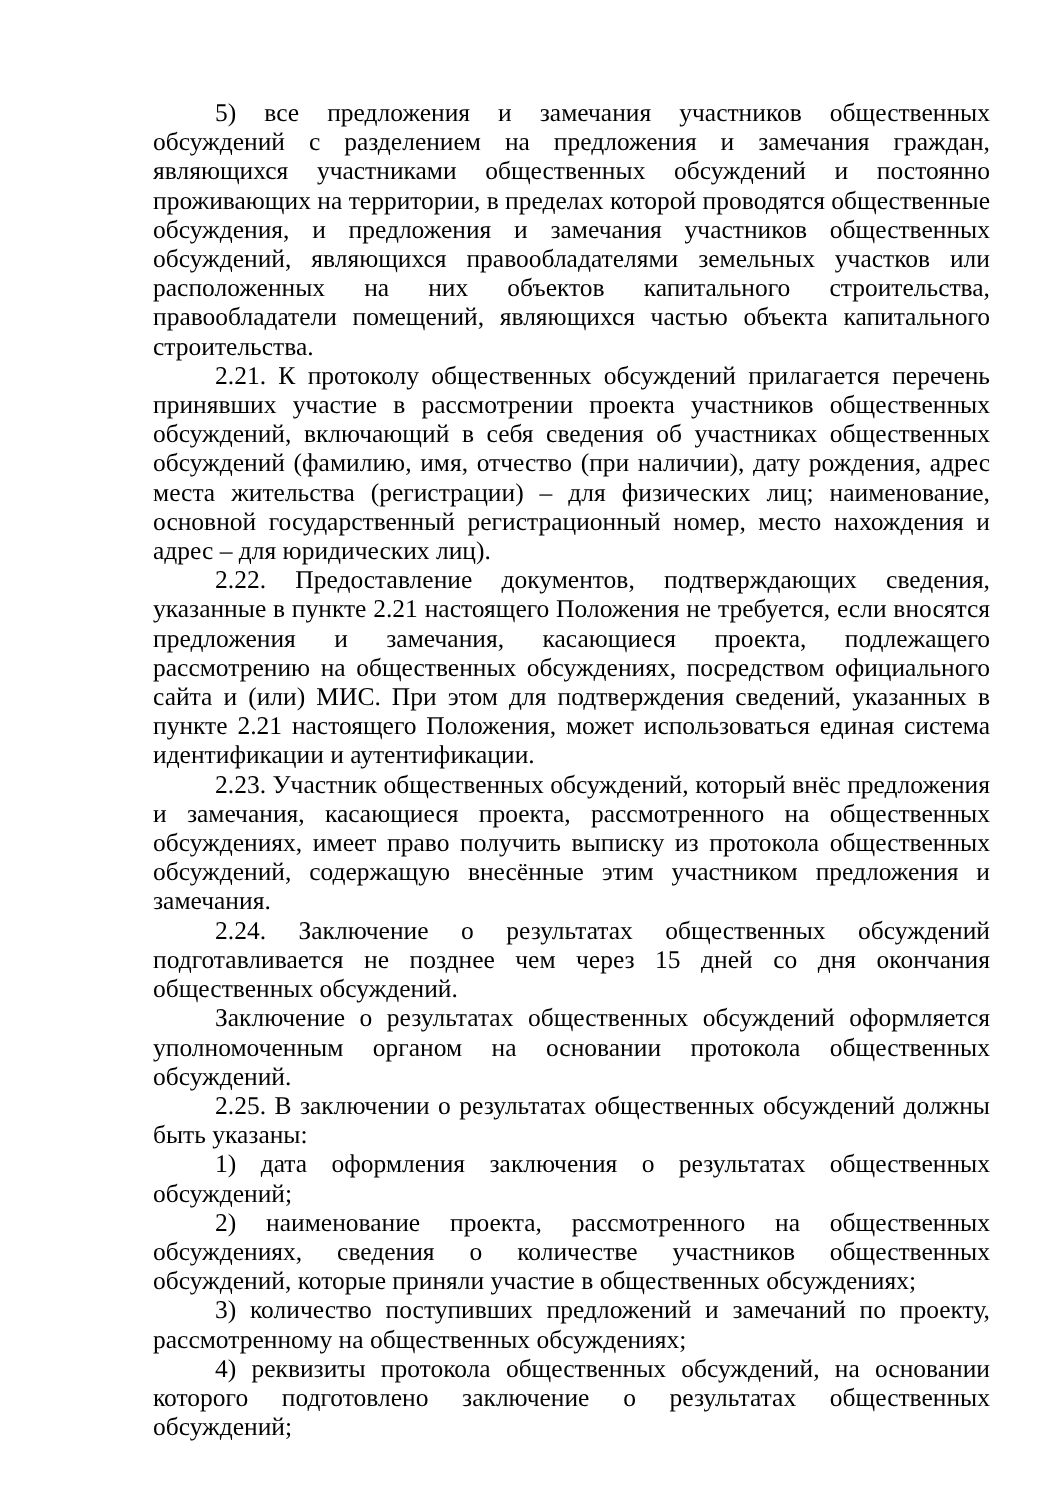5) все предложения и замечания участников общественных обсуждений с разделением на предложения и замечания граждан, являющихся участниками общественных обсуждений и постоянно проживающих на территории, в пределах которой проводятся общественные обсуждения, и предложения и замечания участников общественных обсуждений, являющихся правообладателями земельных участков или расположенных на них объектов капитального строительства, правообладатели помещений, являющихся частью объекта капитального строительства.
2.21. К протоколу общественных обсуждений прилагается перечень принявших участие в рассмотрении проекта участников общественных обсуждений, включающий в себя сведения об участниках общественных обсуждений (фамилию, имя, отчество (при наличии), дату рождения, адрес места жительства (регистрации) – для физических лиц; наименование, основной государственный регистрационный номер, место нахождения и адрес – для юридических лиц).
2.22. Предоставление документов, подтверждающих сведения, указанные в пункте 2.21 настоящего Положения не требуется, если вносятся предложения и замечания, касающиеся проекта, подлежащего рассмотрению на общественных обсуждениях, посредством официального сайта и (или) МИС. При этом для подтверждения сведений, указанных в пункте 2.21 настоящего Положения, может использоваться единая система идентификации и аутентификации.
2.23. Участник общественных обсуждений, который внёс предложения и замечания, касающиеся проекта, рассмотренного на общественных обсуждениях, имеет право получить выписку из протокола общественных обсуждений, содержащую внесённые этим участником предложения и замечания.
2.24. Заключение о результатах общественных обсуждений подготавливается не позднее чем через 15 дней со дня окончания общественных обсуждений.
Заключение о результатах общественных обсуждений оформляется уполномоченным органом на основании протокола общественных обсуждений.
2.25. В заключении о результатах общественных обсуждений должны быть указаны:
1) дата оформления заключения о результатах общественных обсуждений;
2) наименование проекта, рассмотренного на общественных обсуждениях, сведения о количестве участников общественных обсуждений, которые приняли участие в общественных обсуждениях;
3) количество поступивших предложений и замечаний по проекту, рассмотренному на общественных обсуждениях;
4) реквизиты протокола общественных обсуждений, на основании которого подготовлено заключение о результатах общественных обсуждений;